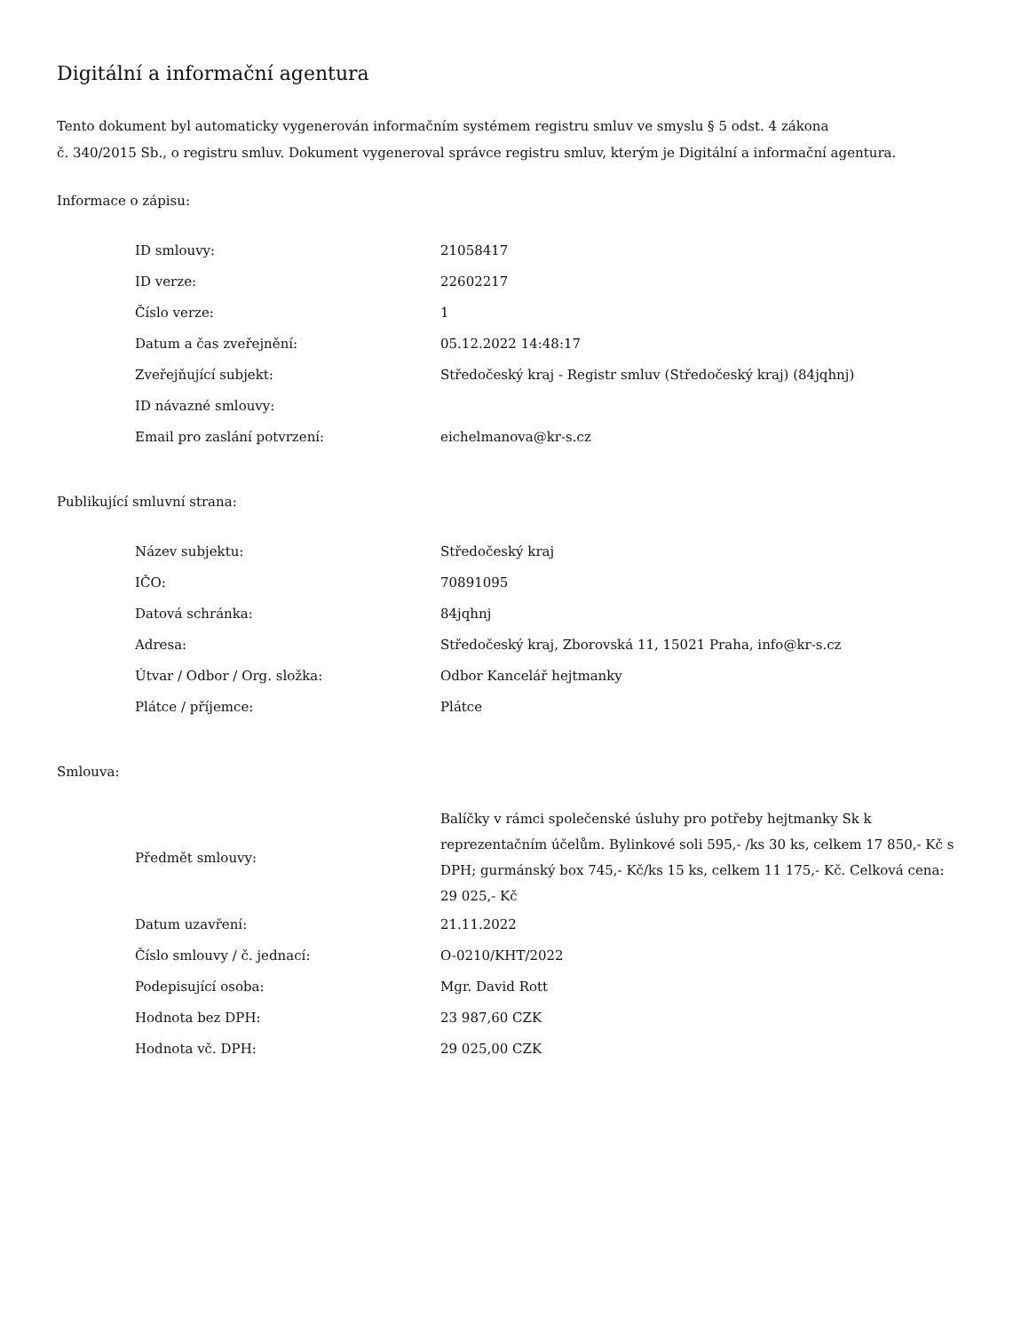Digitální a informační agentura
Tento dokument byl automaticky vygenerován informačním systémem registru smluv ve smyslu § 5 odst. 4 zákona
č. 340/2015 Sb., o registru smluv. Dokument vygeneroval správce registru smluv, kterým je Digitální a informační agentura.
Informace o zápisu:
| ID smlouvy: | 21058417 |
| ID verze: | 22602217 |
| Číslo verze: | 1 |
| Datum a čas zveřejnění: | 05.12.2022 14:48:17 |
| Zveřejňující subjekt: | Středočeský kraj - Registr smluv (Středočeský kraj) (84jqhnj) |
| ID návazné smlouvy: | |
| Email pro zaslání potvrzení: | eichelmanova@kr-s.cz |
Publikující smluvní strana:
| Název subjektu: | Středočeský kraj |
| IČO: | 70891095 |
| Datová schránka: | 84jqhnj |
| Adresa: | Středočeský kraj, Zborovská 11, 15021 Praha, info@kr-s.cz |
| Útvar / Odbor / Org. složka: | Odbor Kancelář hejtmanky |
| Plátce / příjemce: | Plátce |
Smlouva:
| Předmět smlouvy: | Balíčky v rámci společenské úsluhy pro potřeby hejtmanky Sk k reprezentačním účelům. Bylinkové soli 595,- /ks 30 ks, celkem 17 850,- Kč s DPH; gurmánský box 745,- Kč/ks 15 ks, celkem 11 175,- Kč. Celková cena: 29 025,- Kč |
| Datum uzavření: | 21.11.2022 |
| Číslo smlouvy / č. jednací: | O-0210/KHT/2022 |
| Podepisující osoba: | Mgr. David Rott |
| Hodnota bez DPH: | 23 987,60 CZK |
| Hodnota vč. DPH: | 29 025,00 CZK |